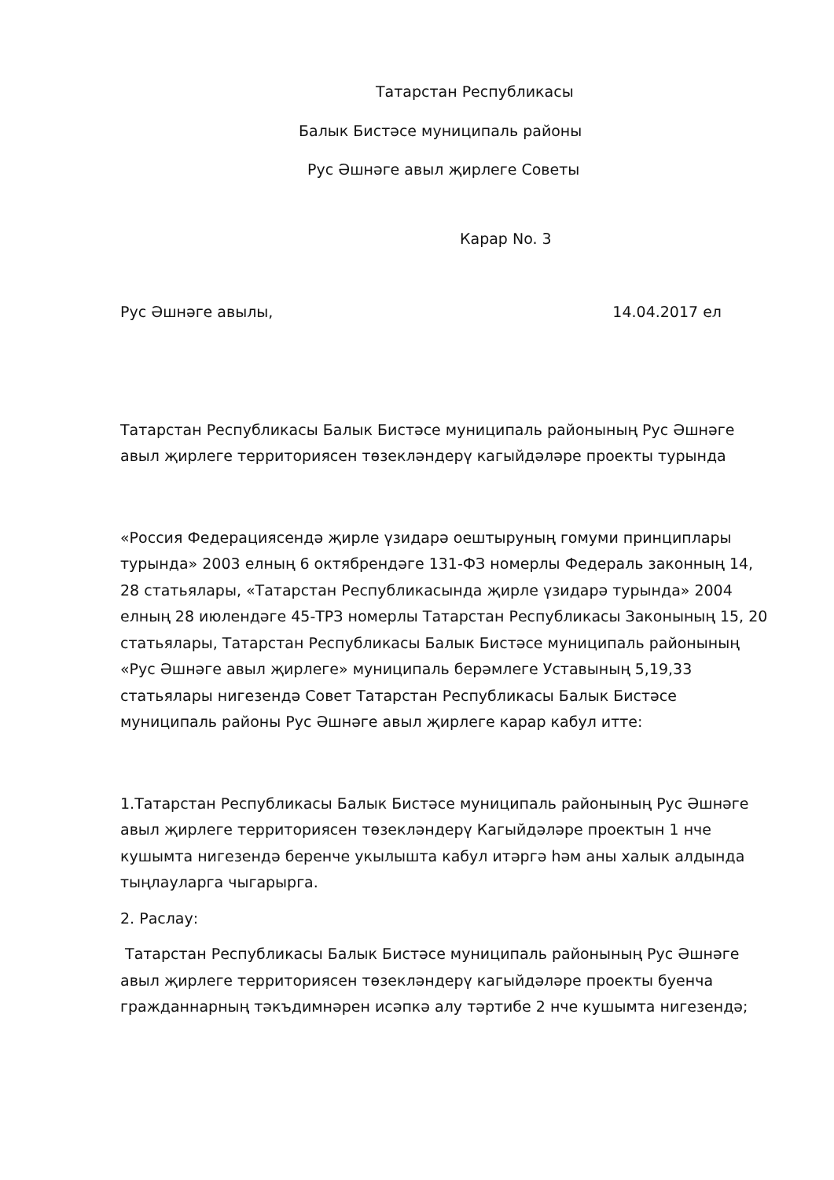Татарстан Республикасы
Балык Бистәсе муниципаль районы
Рус Әшнәге авыл җирлеге Советы
Карар No. 3
Рус Әшнәге авылы, 14.04.2017 ел
Татарстан Республикасы Балык Бистәсе муниципаль районының Рус Әшнәге авыл җирлеге территориясен төзекләндерү кагыйдәләре проекты турында
«Россия Федерациясендә җирле үзидарә оештыруның гомуми принциплары турында» 2003 елның 6 октябрендәге 131-ФЗ номерлы Федераль законның 14, 28 статьялары, «Татарстан Республикасында җирле үзидарә турында» 2004 елның 28 июлендәге 45-ТРЗ номерлы Татарстан Республикасы Законының 15, 20 статьялары, Татарстан Республикасы Балык Бистәсе муниципаль районының «Рус Әшнәге авыл җирлеге» муниципаль берәмлеге Уставының 5,19,33 статьялары нигезендә Совет Татарстан Республикасы Балык Бистәсе муниципаль районы Рус Әшнәге авыл җирлеге карар кабул итте:
1.Татарстан Республикасы Балык Бистәсе муниципаль районының Рус Әшнәге авыл җирлеге территориясен төзекләндерү Кагыйдәләре проектын 1 нче кушымта нигезендә беренче укылышта кабул итәргә һәм аны халык алдында тыңлауларга чыгарырга.
2. Раслау:
Татарстан Республикасы Балык Бистәсе муниципаль районының Рус Әшнәге авыл җирлеге территориясен төзекләндерү кагыйдәләре проекты буенча гражданнарның тәкъдимнәрен исәпкә алу тәртибе 2 нче кушымта нигезендә;